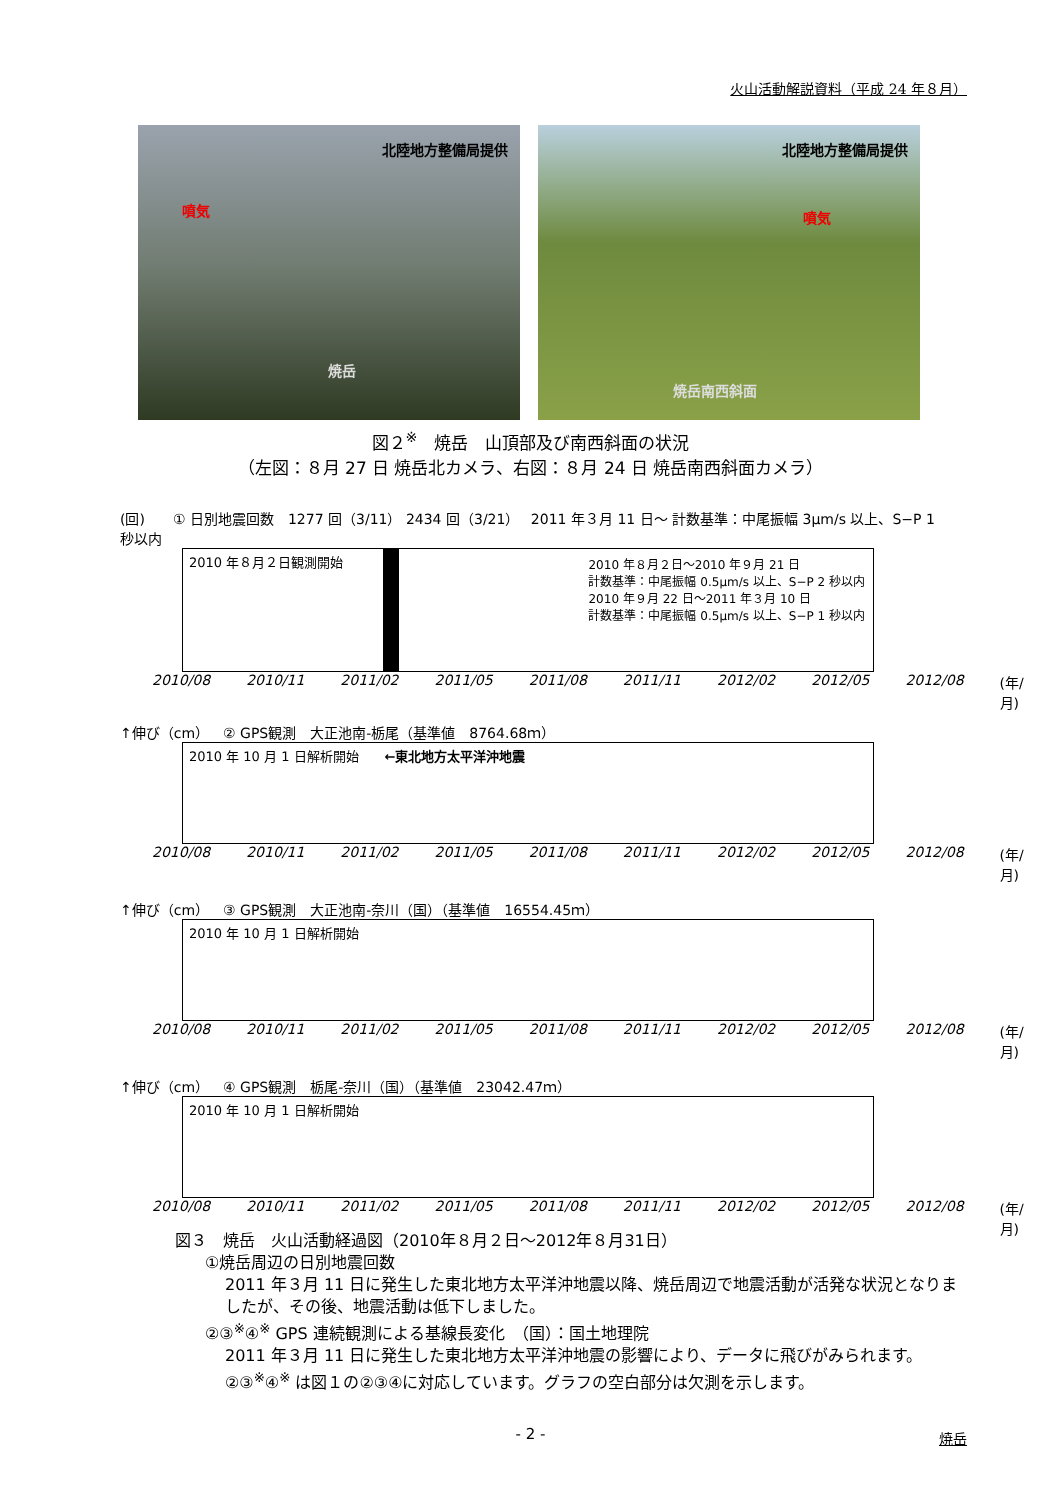火山活動解説資料（平成 24 年８月）
北陸地方整備局提供
噴気
焼岳
北陸地方整備局提供
噴気
焼岳南西斜面
図２<sup>※</sup>　焼岳　山頂部及び南西斜面の状況
（左図：８月 27 日 焼岳北カメラ、右図：８月 24 日 焼岳南西斜面カメラ）
(回)　　① 日別地震回数　1277 回（3/11） 2434 回（3/21）　 2011 年３月 11 日～ 計数基準：中尾振幅 3μm/s 以上、S−P 1 秒以内
2010 年８月２日観測開始
2010 年８月２日～2010 年９月 21 日
計数基準：中尾振幅 0.5μm/s 以上、S−P 2 秒以内
2010 年９月 22 日～2011 年３月 10 日
計数基準：中尾振幅 0.5μm/s 以上、S−P 1 秒以内
2010/08 2010/11 2011/02 2011/05 2011/08 2011/11 2012/02 2012/05 2012/08 (年/月)
↑伸び（cm）　② GPS観測　大正池南-栃尾（基準値　8764.68ｍ）
2010 年 10 月 1 日解析開始　　←東北地方太平洋沖地震
2010/08 2010/11 2011/02 2011/05 2011/08 2011/11 2012/02 2012/05 2012/08 (年/月)
↑伸び（cm）　③ GPS観測　大正池南-奈川（国）（基準値　16554.45ｍ）
2010 年 10 月 1 日解析開始
2010/08 2010/11 2011/02 2011/05 2011/08 2011/11 2012/02 2012/05 2012/08 (年/月)
↑伸び（cm）　④ GPS観測　栃尾-奈川（国）（基準値　23042.47ｍ）
2010 年 10 月 1 日解析開始
2010/08 2010/11 2011/02 2011/05 2011/08 2011/11 2012/02 2012/05 2012/08 (年/月)
図３　焼岳　火山活動経過図（2010年８月２日～2012年８月31日）
①焼岳周辺の日別地震回数
2011 年３月 11 日に発生した東北地方太平洋沖地震以降、焼岳周辺で地震活動が活発な状況となりましたが、その後、地震活動は低下しました。
②③<sup>※</sup>④<sup>※</sup> GPS 連続観測による基線長変化　（国）：国土地理院
2011 年３月 11 日に発生した東北地方太平洋沖地震の影響により、データに飛びがみられます。②③<sup>※</sup>④<sup>※</sup> は図１の②③④に対応しています。グラフの空白部分は欠測を示します。
- 2 - 焼岳